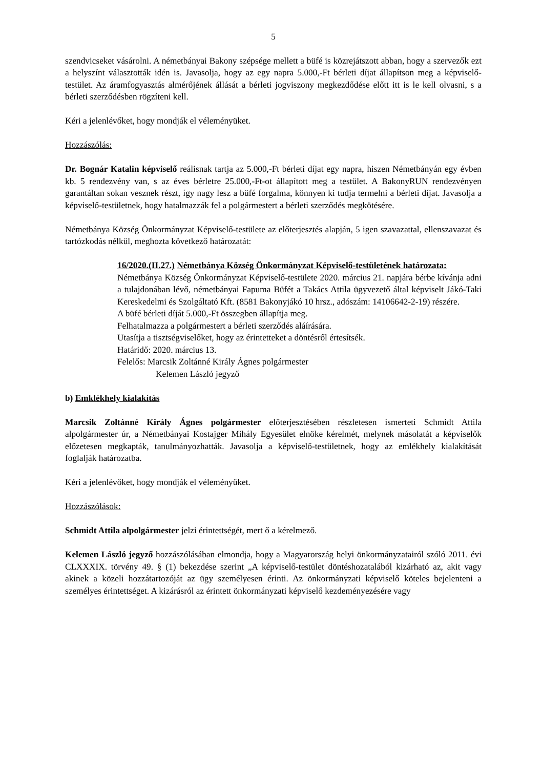5
szendvicseket vásárolni. A németbányai Bakony szépsége mellett a büfé is közrejátszott abban, hogy a szervezők ezt a helyszínt választották idén is. Javasolja, hogy az egy napra 5.000,-Ft bérleti díjat állapítson meg a képviselő-testület. Az áramfogyasztás almérőjének állását a bérleti jogviszony megkezdődése előtt itt is le kell olvasni, s a bérleti szerződésben rögzíteni kell.
Kéri a jelenlévőket, hogy mondják el véleményüket.
Hozzászólás:
Dr. Bognár Katalin képviselő reálisnak tartja az 5.000,-Ft bérleti díjat egy napra, hiszen Németbányán egy évben kb. 5 rendezvény van, s az éves bérletre 25.000,-Ft-ot állapított meg a testület. A BakonyRUN rendezvényen garantáltan sokan vesznek részt, így nagy lesz a büfé forgalma, könnyen ki tudja termelni a bérleti díjat. Javasolja a képviselő-testületnek, hogy hatalmazzák fel a polgármestert a bérleti szerződés megkötésére.
Németbánya Község Önkormányzat Képviselő-testülete az előterjesztés alapján, 5 igen szavazattal, ellenszavazat és tartózkodás nélkül, meghozta következő határozatát:
16/2020.(II.27.) Németbánya Község Önkormányzat Képviselő-testületének határozata:
Németbánya Község Önkormányzat Képviselő-testülete 2020. március 21. napjára bérbe kívánja adni a tulajdonában lévő, németbányai Fapuma Büfét a Takács Attila ügyvezető által képviselt Jákó-Taki Kereskedelmi és Szolgáltató Kft. (8581 Bakonyjákó 10 hrsz., adószám: 14106642-2-19) részére.
A büfé bérleti díját 5.000,-Ft összegben állapítja meg.
Felhatalmazza a polgármestert a bérleti szerződés aláírására.
Utasítja a tisztségviselőket, hogy az érintetteket a döntésről értesítsék.
Határidő: 2020. március 13.
Felelős: Marcsik Zoltánné Király Ágnes polgármester
Kelemen László jegyző
b) Emklékhely kialakítás
Marcsik Zoltánné Király Ágnes polgármester előterjesztésében részletesen ismerteti Schmidt Attila alpolgármester úr, a Németbányai Kostajger Mihály Egyesület elnöke kérelmét, melynek másolatát a képviselők előzetesen megkapták, tanulmányozhatták. Javasolja a képviselő-testületnek, hogy az emlékhely kialakítását foglalják határozatba.
Kéri a jelenlévőket, hogy mondják el véleményüket.
Hozzászólások:
Schmidt Attila alpolgármester jelzi érintettségét, mert ő a kérelmező.
Kelemen László jegyző hozzászólásában elmondja, hogy a Magyarország helyi önkormányzatairól szóló 2011. évi CLXXXIX. törvény 49. § (1) bekezdése szerint „A képviselő-testület döntéshozatalából kizárható az, akit vagy akinek a közeli hozzátartozóját az ügy személyesen érinti. Az önkormányzati képviselő köteles bejelenteni a személyes érintettséget. A kizárásról az érintett önkormányzati képviselő kezdeményezésére vagy